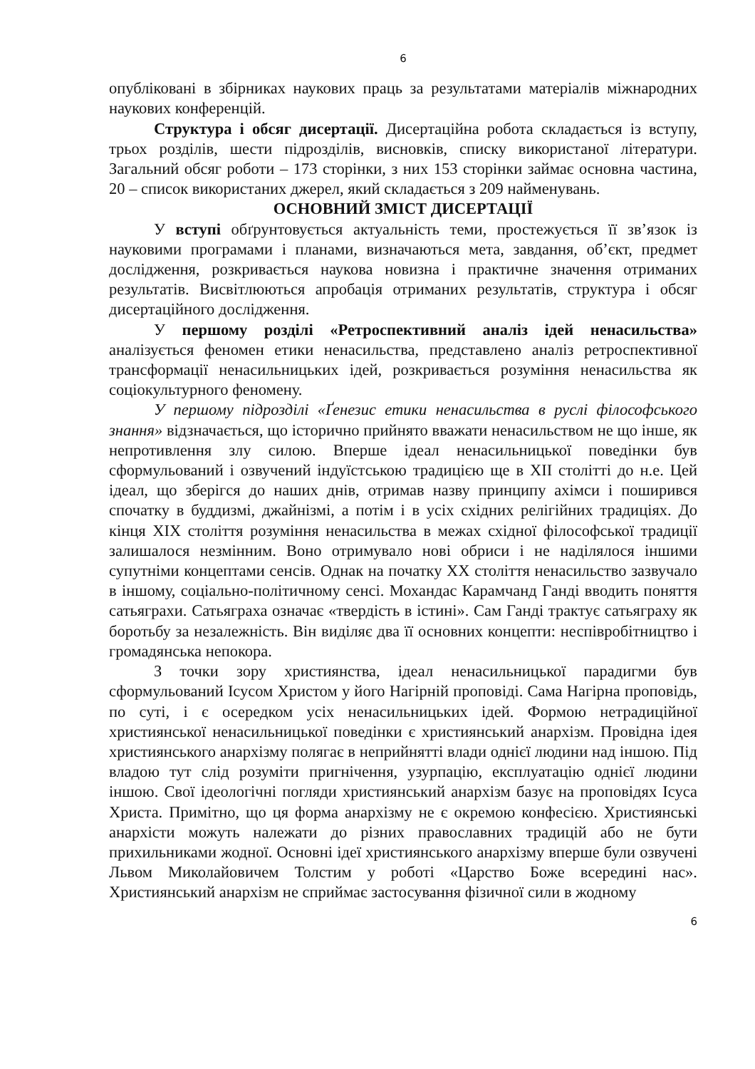6
опубліковані в збірниках наукових праць за результатами матеріалів міжнародних наукових конференцій.
Структура і обсяг дисертації. Дисертаційна робота складається із вступу, трьох розділів, шести підрозділів, висновків, списку використаної літератури. Загальний обсяг роботи – 173 сторінки, з них 153 сторінки займає основна частина, 20 – список використаних джерел, який складається з 209 найменувань.
ОСНОВНИЙ ЗМІСТ ДИСЕРТАЦІЇ
У вступі обґрунтовується актуальність теми, простежується її зв’язок із науковими програмами і планами, визначаються мета, завдання, об’єкт, предмет дослідження, розкривається наукова новизна і практичне значення отриманих результатів. Висвітлюються апробація отриманих результатів, структура і обсяг дисертаційного дослідження.
У першому розділі «Ретроспективний аналіз ідей ненасильства» аналізується феномен етики ненасильства, представлено аналіз ретроспективної трансформації ненасильницьких ідей, розкривається розуміння ненасильства як соціокультурного феномену.
У першому підрозділі «Ґенезис етики ненасильства в руслі філософського знання» відзначається, що історично прийнято вважати ненасильством не що інше, як непротивлення злу силою. Вперше ідеал ненасильницької поведінки був сформульований і озвучений індуїстською традицією ще в XII столітті до н.е. Цей ідеал, що зберігся до наших днів, отримав назву принципу ахімси і поширився спочатку в буддизмі, джайнізмі, а потім і в усіх східних релігійних традиціях. До кінця XIX століття розуміння ненасильства в межах східної філософської традиції залишалося незмінним. Воно отримувало нові обриси і не наділялося іншими супутніми концептами сенсів. Однак на початку XX століття ненасильство зазвучало в іншому, соціально-політичному сенсі. Мохандас Карамчанд Ганді вводить поняття сатьяграхи. Сатьяграха означає «твердість в істині». Сам Ганді трактує сатьяграху як боротьбу за незалежність. Він виділяє два її основних концепти: неспівробітництво і громадянська непокора.
З точки зору християнства, ідеал ненасильницької парадигми був сформульований Ісусом Христом у його Нагірній проповіді. Сама Нагірна проповідь, по суті, і є осередком усіх ненасильницьких ідей. Формою нетрадиційної християнської ненасильницької поведінки є християнський анархізм. Провідна ідея християнського анархізму полягає в неприйнятті влади однієї людини над іншою. Під владою тут слід розуміти пригнічення, узурпацію, експлуатацію однієї людини іншою. Свої ідеологічні погляди християнський анархізм базує на проповідях Ісуса Христа. Примітно, що ця форма анархізму не є окремою конфесією. Християнські анархісти можуть належати до різних православних традицій або не бути прихильниками жодної. Основні ідеї християнського анархізму вперше були озвучені Львом Миколайовичем Толстим у роботі «Царство Боже всередині нас». Християнський анархізм не сприймає застосування фізичної сили в жодному
6